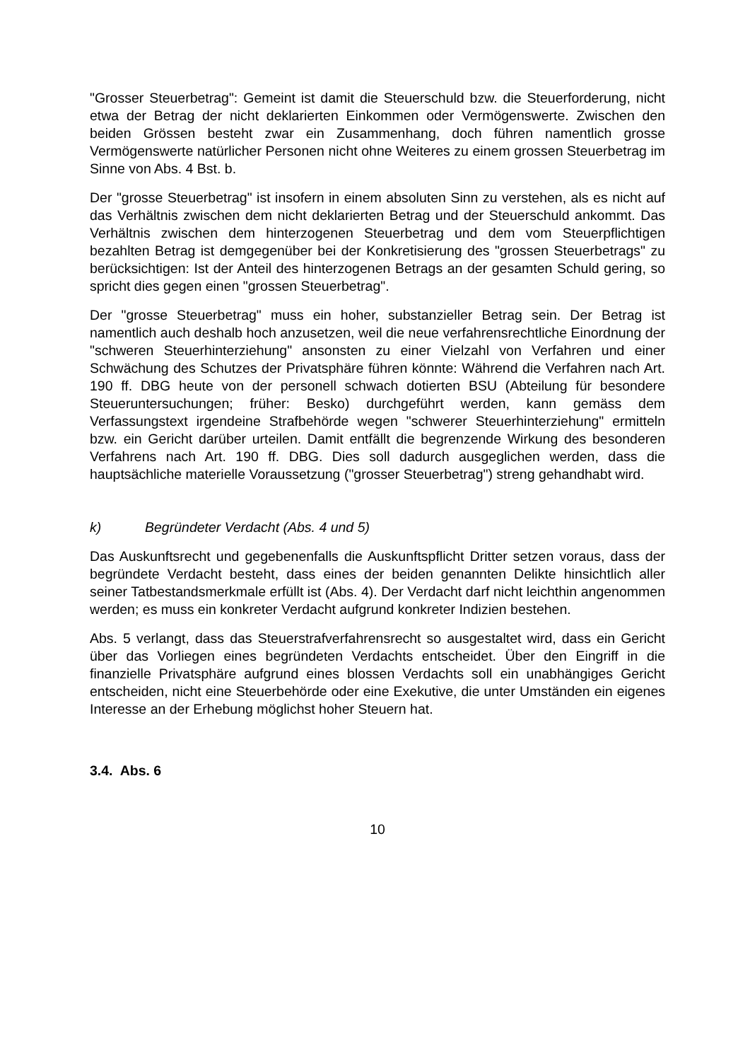"Grosser Steuerbetrag": Gemeint ist damit die Steuerschuld bzw. die Steuerforderung, nicht etwa der Betrag der nicht deklarierten Einkommen oder Vermögenswerte. Zwischen den beiden Grössen besteht zwar ein Zusammenhang, doch führen namentlich grosse Vermögenswerte natürlicher Personen nicht ohne Weiteres zu einem grossen Steuerbetrag im Sinne von Abs. 4 Bst. b.
Der "grosse Steuerbetrag" ist insofern in einem absoluten Sinn zu verstehen, als es nicht auf das Verhältnis zwischen dem nicht deklarierten Betrag und der Steuerschuld ankommt. Das Verhältnis zwischen dem hinterzogenen Steuerbetrag und dem vom Steuerpflichtigen bezahlten Betrag ist demgegenüber bei der Konkretisierung des "grossen Steuerbetrags" zu berücksichtigen: Ist der Anteil des hinterzogenen Betrags an der gesamten Schuld gering, so spricht dies gegen einen "grossen Steuerbetrag".
Der "grosse Steuerbetrag" muss ein hoher, substanzieller Betrag sein. Der Betrag ist namentlich auch deshalb hoch anzusetzen, weil die neue verfahrensrechtliche Einordnung der "schweren Steuerhinterziehung" ansonsten zu einer Vielzahl von Verfahren und einer Schwächung des Schutzes der Privatsphäre führen könnte: Während die Verfahren nach Art. 190 ff. DBG heute von der personell schwach dotierten BSU (Abteilung für besondere Steueruntersuchungen; früher: Besko) durchgeführt werden, kann gemäss dem Verfassungstext irgendeine Strafbehörde wegen "schwerer Steuerhinterziehung" ermitteln bzw. ein Gericht darüber urteilen. Damit entfällt die begrenzende Wirkung des besonderen Verfahrens nach Art. 190 ff. DBG. Dies soll dadurch ausgeglichen werden, dass die hauptsächliche materielle Voraussetzung ("grosser Steuerbetrag") streng gehandhabt wird.
k) Begründeter Verdacht (Abs. 4 und 5)
Das Auskunftsrecht und gegebenenfalls die Auskunftspflicht Dritter setzen voraus, dass der begründete Verdacht besteht, dass eines der beiden genannten Delikte hinsichtlich aller seiner Tatbestandsmerkmale erfüllt ist (Abs. 4). Der Verdacht darf nicht leichthin angenommen werden; es muss ein konkreter Verdacht aufgrund konkreter Indizien bestehen.
Abs. 5 verlangt, dass das Steuerstrafverfahrensrecht so ausgestaltet wird, dass ein Gericht über das Vorliegen eines begründeten Verdachts entscheidet. Über den Eingriff in die finanzielle Privatsphäre aufgrund eines blossen Verdachts soll ein unabhängiges Gericht entscheiden, nicht eine Steuerbehörde oder eine Exekutive, die unter Umständen ein eigenes Interesse an der Erhebung möglichst hoher Steuern hat.
3.4. Abs. 6
10